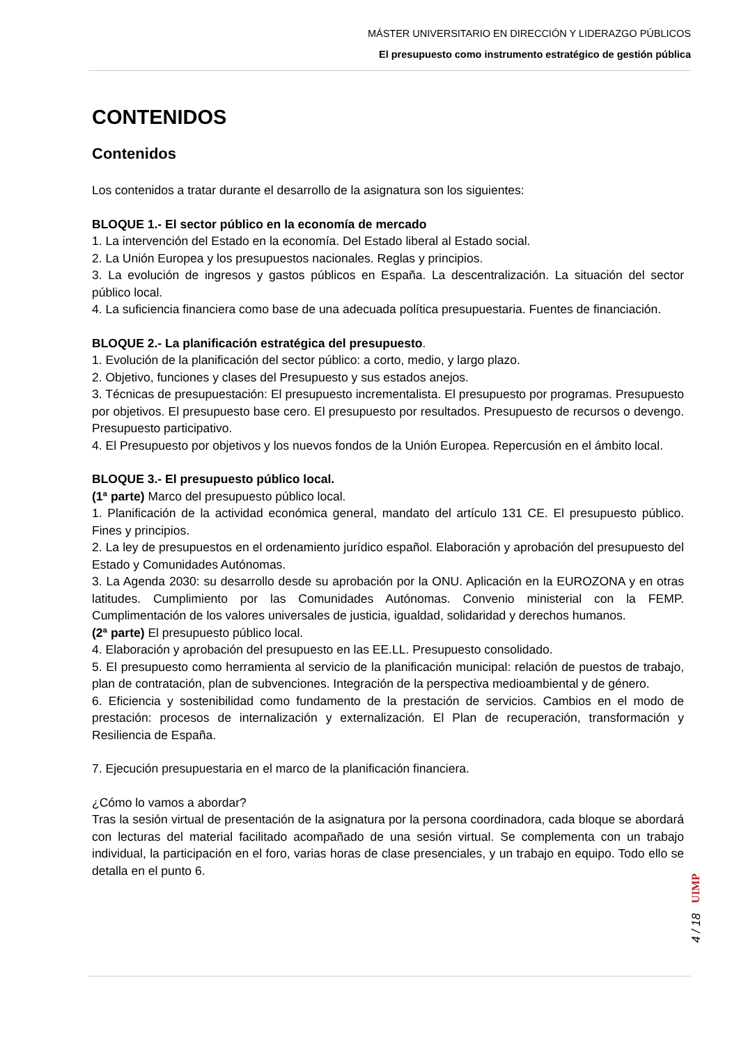MÁSTER UNIVERSITARIO EN DIRECCIÓN Y LIDERAZGO PÚBLICOS
El presupuesto como instrumento estratégico de gestión pública
CONTENIDOS
Contenidos
Los contenidos a tratar durante el desarrollo de la asignatura son los siguientes:
BLOQUE 1.- El sector público en la economía de mercado
1. La intervención del Estado en la economía. Del Estado liberal al Estado social.
2. La Unión Europea y los presupuestos nacionales. Reglas y principios.
3. La evolución de ingresos y gastos públicos en España. La descentralización. La situación del sector público local.
4. La suficiencia financiera como base de una adecuada política presupuestaria. Fuentes de financiación.
BLOQUE 2.- La planificación estratégica del presupuesto.
1. Evolución de la planificación del sector público: a corto, medio, y largo plazo.
2. Objetivo, funciones y clases del Presupuesto y sus estados anejos.
3. Técnicas de presupuestación: El presupuesto incrementalista. El presupuesto por programas. Presupuesto por objetivos. El presupuesto base cero. El presupuesto por resultados. Presupuesto de recursos o devengo. Presupuesto participativo.
4. El Presupuesto por objetivos y los nuevos fondos de la Unión Europea. Repercusión en el ámbito local.
BLOQUE 3.- El presupuesto público local.
(1ª parte) Marco del presupuesto público local.
1. Planificación de la actividad económica general, mandato del artículo 131 CE. El presupuesto público. Fines y principios.
2. La ley de presupuestos en el ordenamiento jurídico español. Elaboración y aprobación del presupuesto del Estado y Comunidades Autónomas.
3. La Agenda 2030: su desarrollo desde su aprobación por la ONU. Aplicación en la EUROZONA y en otras latitudes. Cumplimiento por las Comunidades Autónomas. Convenio ministerial con la FEMP. Cumplimentación de los valores universales de justicia, igualdad, solidaridad y derechos humanos.
(2ª parte) El presupuesto público local.
4. Elaboración y aprobación del presupuesto en las EE.LL. Presupuesto consolidado.
5. El presupuesto como herramienta al servicio de la planificación municipal: relación de puestos de trabajo, plan de contratación, plan de subvenciones. Integración de la perspectiva medioambiental y de género.
6. Eficiencia y sostenibilidad como fundamento de la prestación de servicios. Cambios en el modo de prestación: procesos de internalización y externalización. El Plan de recuperación, transformación y Resiliencia de España.
7. Ejecución presupuestaria en el marco de la planificación financiera.
¿Cómo lo vamos a abordar?
Tras la sesión virtual de presentación de la asignatura por la persona coordinadora, cada bloque se abordará con lecturas del material facilitado acompañado de una sesión virtual. Se complementa con un trabajo individual, la participación en el foro, varias horas de clase presenciales, y un trabajo en equipo. Todo ello se detalla en el punto 6.
UIMP
4 / 18